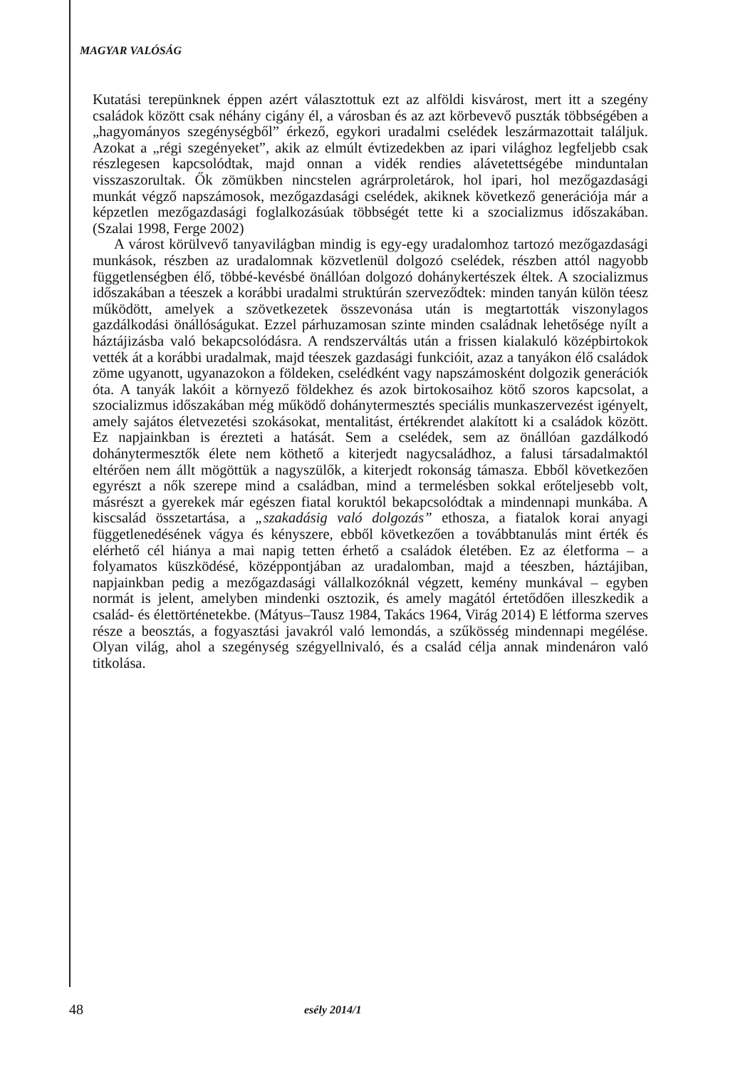MAGYAR VALÓSÁG
Kutatási terepünknek éppen azért választottuk ezt az alföldi kisvárost, mert itt a szegény családok között csak néhány cigány él, a városban és az azt körbevevő puszták többségében a „hagyományos szegénységből” érkező, egykori uradalmi cselédek leszármazottait találjuk. Azokat a „régi szegényeket”, akik az elmúlt évtizedekben az ipari világhoz legfeljebb csak részlegesen kapcsolódtak, majd onnan a vidék rendies alávetettségébe minduntalan visszaszorultak. Ők zömükben nincstelen agrárproletárok, hol ipari, hol mezőgazdasági munkát végző napszámosok, mezőgazdasági cselédek, akiknek következő generációja már a képzetlen mezőgazdasági foglalkozásúak többségét tette ki a szocializmus időszakában. (Szalai 1998, Ferge 2002)
A várost körülvevő tanyavilágban mindig is egy-egy uradalomhoz tartozó mezőgazdasági munkások, részben az uradalomnak közvetlenül dolgozó cselédek, részben attól nagyobb függetlenségben élő, többé-kevésbé önállóan dolgozó dohánykertészek éltek. A szocializmus időszakában a téeszek a korábbi uradalmi struktúrán szerveződtek: minden tanyán külön téesz működött, amelyek a szövetkezetek összevonása után is megtartották viszonylagos gazdálkodási önállóságukat. Ezzel párhuzamosan szinte minden családnak lehetősége nyílt a háztájizásba való bekapcsolódásra. A rendszerváltás után a frissen kialakuló középbirtokok vették át a korábbi uradalmak, majd téeszek gazdasági funkcióit, azaz a tanyákon élő családok zöme ugyanott, ugyanazokon a földeken, cselédként vagy napszámosként dolgozik generációk óta. A tanyák lakóit a környező földekhez és azok birtokosaihoz kötő szoros kapcsolat, a szocializmus időszakában még működő dohánytermesztés speciális munkaszervezést igényelt, amely sajátos életvezetési szokásokat, mentalitást, értékrendet alakított ki a családok között. Ez napjainkban is érezteti a hatását. Sem a cselédek, sem az önállóan gazdálkodó dohánytermesztők élete nem köthető a kiterjedt nagycsaládhoz, a falusi társadalmaktól eltérően nem állt mögöttük a nagyszülők, a kiterjedt rokonság támasza. Ebből következően egyrészt a nők szerepe mind a családban, mind a termelésben sokkal erőteljesebb volt, másrészt a gyerekek már egészen fiatal koruktól bekapcsolódtak a mindennapi munkába. A kiscsalád összetartása, a „szakadásig való dolgozás” ethosza, a fiatalok korai anyagi függetlenedésének vágya és kényszere, ebből következően a továbbtanulás mint érték és elérhető cél hiánya a mai napig tetten érhető a családok életében. Ez az életforma – a folyamatos küszködésé, középpontjában az uradalomban, majd a téeszben, háztájiban, napjainkban pedig a mezőgazdasági vállalkozóknál végzett, kemény munkával – egyben normát is jelent, amelyben mindenki osztozik, és amely magától értetődően illeszkedik a család- és élettörténetekbe. (Mátyus–Tausz 1984, Takács 1964, Virág 2014) E létforma szerves része a beosztás, a fogyasztási javakról való lemondás, a szűkösség mindennapi megélése. Olyan világ, ahol a szegénység szégyellnivaló, és a család célja annak mindenáron való titkolása.
48 esély 2014/1